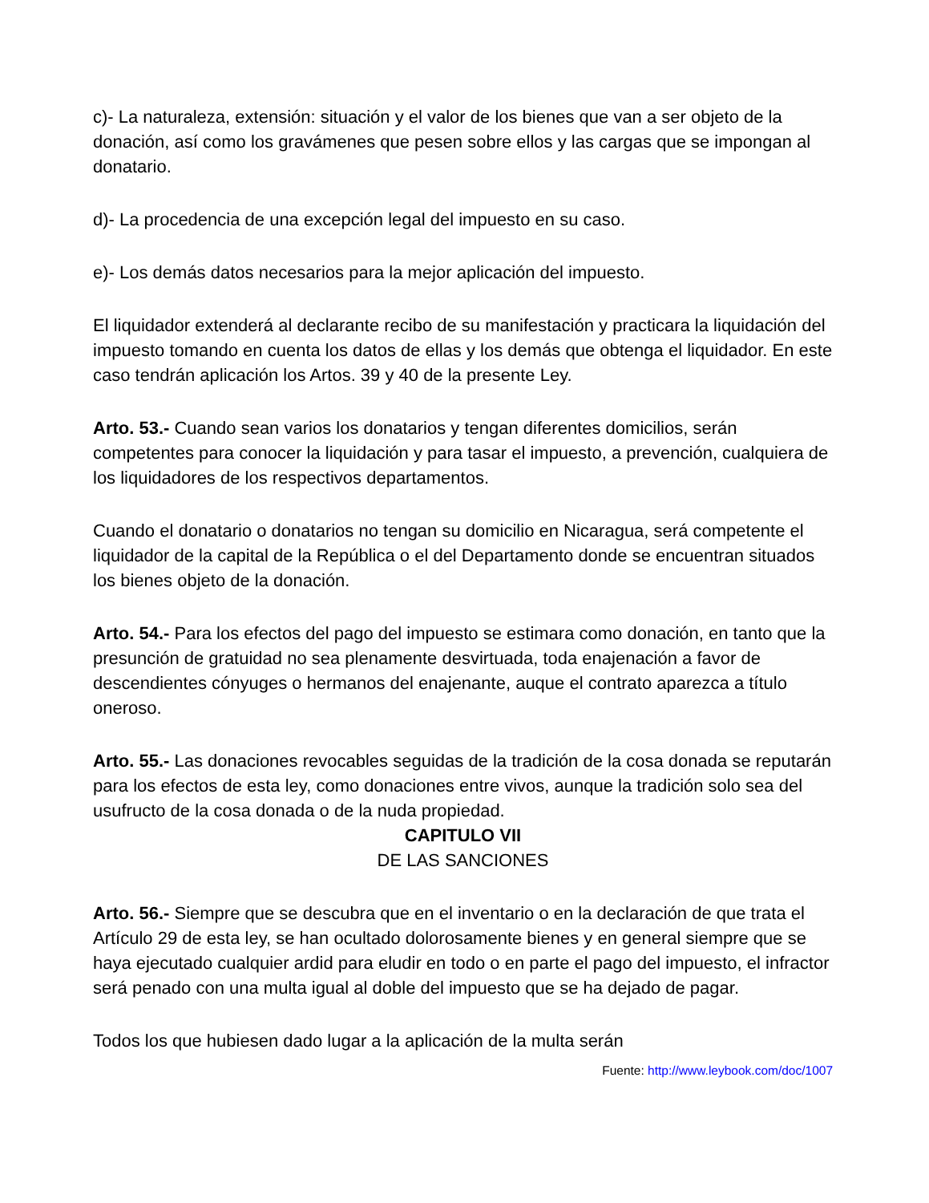c)- La naturaleza, extensión: situación y el valor de los bienes que van a ser objeto de la donación, así como los gravámenes que pesen sobre ellos y las cargas que se impongan al donatario.
d)- La procedencia de una excepción legal del impuesto en su caso.
e)- Los demás datos necesarios para la mejor aplicación del impuesto.
El liquidador extenderá al declarante recibo de su manifestación y practicara la liquidación del impuesto tomando en cuenta los datos de ellas y los demás que obtenga el liquidador. En este caso tendrán aplicación los Artos. 39 y 40 de la presente Ley.
Arto. 53.- Cuando sean varios los donatarios y tengan diferentes domicilios, serán competentes para conocer la liquidación y para tasar el impuesto, a prevención, cualquiera de los liquidadores de los respectivos departamentos.
Cuando el donatario o donatarios no tengan su domicilio en Nicaragua, será competente el liquidador de la capital de la República o el del Departamento donde se encuentran situados los bienes objeto de la donación.
Arto. 54.- Para los efectos del pago del impuesto se estimara como donación, en tanto que la presunción de gratuidad no sea plenamente desvirtuada, toda enajenación a favor de descendientes cónyuges o hermanos del enajenante, auque el contrato aparezca a título oneroso.
Arto. 55.- Las donaciones revocables seguidas de la tradición de la cosa donada se reputarán para los efectos de esta ley, como donaciones entre vivos, aunque la tradición solo sea del usufructo de la cosa donada o de la nuda propiedad.
CAPITULO VII
DE LAS SANCIONES
Arto. 56.- Siempre que se descubra que en el inventario o en la declaración de que trata el Artículo 29 de esta ley, se han ocultado dolorosamente bienes y en general siempre que se haya ejecutado cualquier ardid para eludir en todo o en parte el pago del impuesto, el infractor será penado con una multa igual al doble del impuesto que se ha dejado de pagar.
Todos los que hubiesen dado lugar a la aplicación de la multa serán
Fuente: http://www.leybook.com/doc/1007